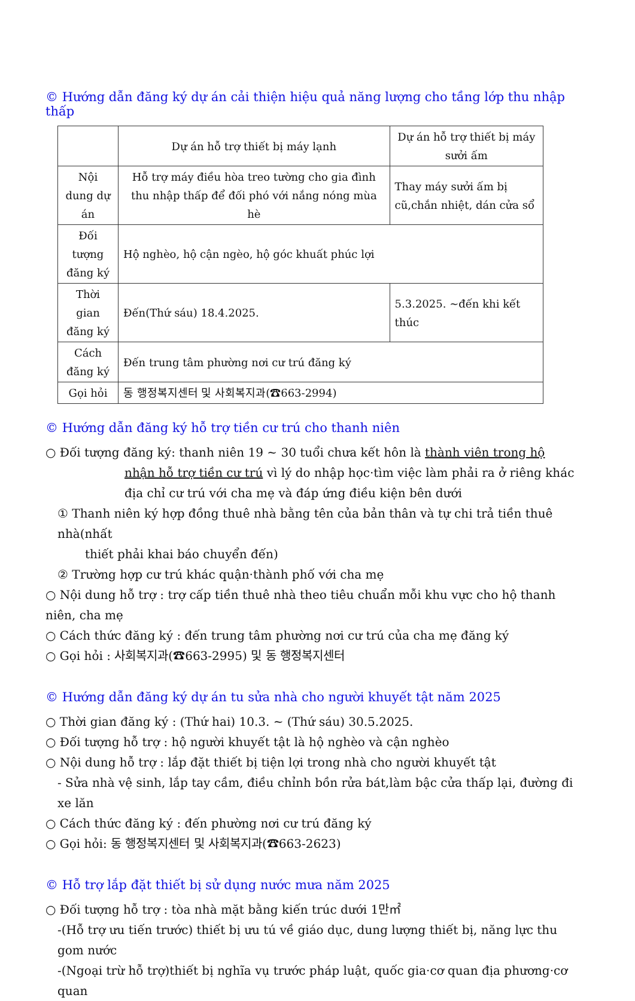© Hướng dẫn đăng ký dự án cải thiện hiệu quả năng lượng cho tầng lớp thu nhập thấp
| | Dự án hỗ trợ thiết bị máy lạnh | Dự án hỗ trợ thiết bị máy sưởi ấm |
| --- | --- | --- |
| Nội dung dự án | Hỗ trợ máy điều hòa treo tường cho gia đình thu nhập thấp để đối phó với nắng nóng mùa hè | Thay máy sưởi ấm bị cũ,chắn nhiệt, dán cửa sổ |
| Đối tượng đăng ký | Hộ nghèo, hộ cận ngèo, hộ góc khuất phúc lợi | |
| Thời gian đăng ký | Đến(Thứ sáu) 18.4.2025. | 5.3.2025. ~đến khi kết thúc |
| Cách đăng ký | Đến trung tâm phường nơi cư trú đăng ký | |
| Gọi hỏi | 동 행정복지센터 및 사회복지과(☎663-2994) | |
© Hướng dẫn đăng ký hỗ trợ tiền cư trú cho thanh niên
○ Đối tượng đăng ký: thanh niên 19 ~ 30 tuổi chưa kết hôn là thành viên trong hộ
nhận hỗ trợ tiền cư trú vì lý do nhập học·tìm việc làm phải ra ở riêng khác địa chỉ cư trú với cha mẹ và đáp ứng điều kiện bên dưới
① Thanh niên ký hợp đồng thuê nhà bằng tên của bản thân và tự chi trả tiền thuê nhà(nhất
thiết phải khai báo chuyển đến)
② Trường hợp cư trú khác quận·thành phố với cha mẹ
○ Nội dung hỗ trợ : trợ cấp tiền thuê nhà theo tiêu chuẩn mỗi khu vực cho hộ thanh niên, cha mẹ
○ Cách thức đăng ký : đến trung tâm phường nơi cư trú của cha mẹ đăng ký
○ Gọi hỏi : 사회복지과(☎663-2995) 및 동 행정복지센터
© Hướng dẫn đăng ký dự án tu sửa nhà cho người khuyết tật năm 2025
○ Thời gian đăng ký : (Thứ hai) 10.3. ~ (Thứ sáu) 30.5.2025.
○ Đối tượng hỗ trợ : hộ người khuyết tật là hộ nghèo và cận nghèo
○ Nội dung hỗ trợ : lắp đặt thiết bị tiện lợi trong nhà cho người khuyết tật
- Sửa nhà vệ sinh, lắp tay cầm, điều chỉnh bồn rửa bát,làm bậc cửa thấp lại, đường đi xe lăn
○ Cách thức đăng ký : đến phường nơi cư trú đăng ký
○ Gọi hỏi: 동 행정복지센터 및 사회복지과(☎663-2623)
© Hỗ trợ lắp đặt thiết bị sử dụng nước mưa năm 2025
○ Đối tượng hỗ trợ : tòa nhà mặt bằng kiến trúc dưới 1만㎡
-(Hỗ trợ ưu tiến trước) thiết bị ưu tú về giáo dục, dung lượng thiết bị, năng lực thu gom nước
-(Ngoại trừ hỗ trợ)thiết bị nghĩa vụ trước pháp luật, quốc gia·cơ quan địa phương·cơ quan